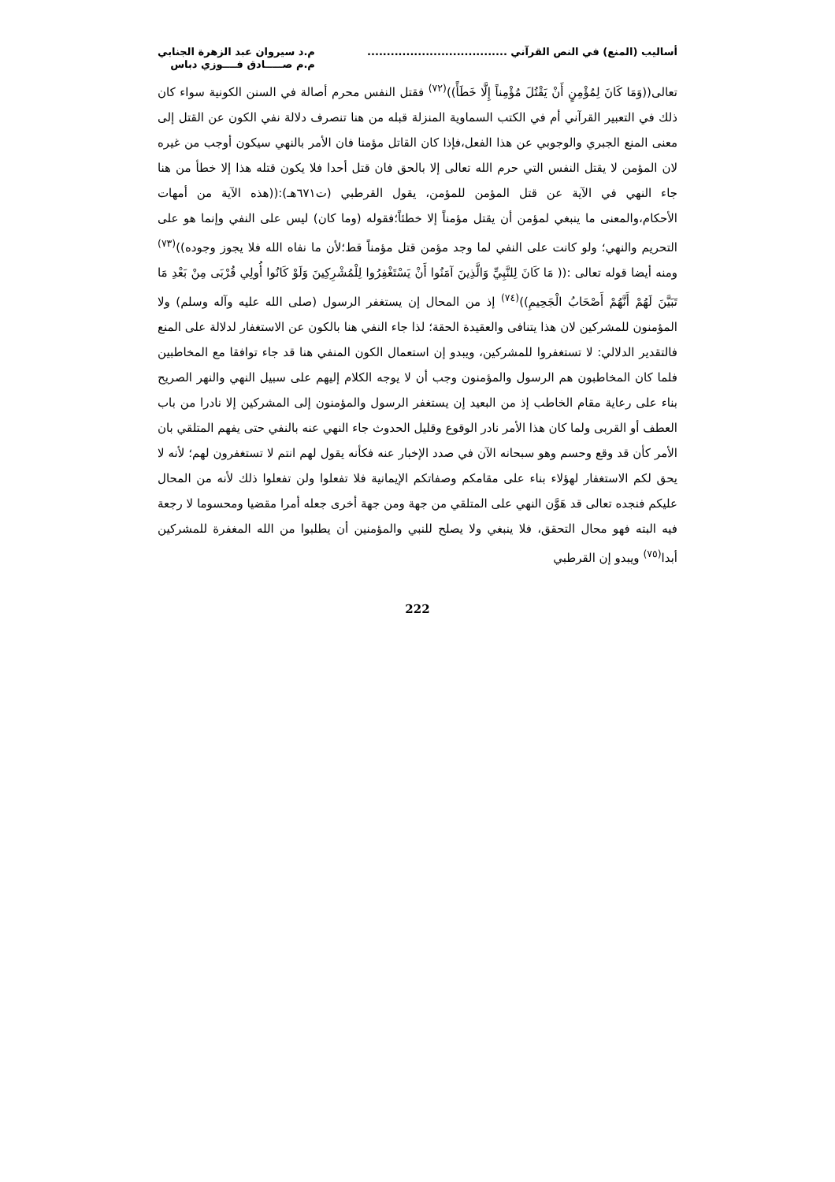أساليب (المنع) في النص القرآني ....................................
م.د سيروان عبد الزهرة الجنابي
م.م صـــــادق فــــوزي دباس
تعالى((وَمَا كَانَ لِمُؤْمِنٍ أَنْ يَقْتُلَ مُؤْمِناً إِلَّا خَطَأً))<sup>(٧٢)</sup> فقتل النفس محرم أصالة في السنن الكونية سواء كان ذلك في التعبير القرآني أم في الكتب السماوية المنزلة قبله من هنا تنصرف دلالة نفي الكون عن القتل إلى معنى المنع الجبري والوجوبي عن هذا الفعل،فإذا كان القاتل مؤمنا فان الأمر بالنهي سيكون أوجب من غيره لان المؤمن لا يقتل النفس التي حرم الله تعالى إلا بالحق فان قتل أحدا فلا يكون قتله هذا إلا خطأ من هنا جاء النهي في الآية عن قتل المؤمن للمؤمن، يقول القرطبي (ت٦٧١هـ):((هذه الآية من أمهات الأحكام،والمعنى ما ينبغي لمؤمن أن يقتل مؤمناً إلا خطئاً؛فقوله (وما كان) ليس على النفي وإنما هو على التحريم والنهي؛ ولو كانت على النفي لما وجد مؤمن قتل مؤمناً قط؛لأن ما نفاه الله فلا يجوز وجوده))<sup>(٧٣)</sup> ومنه أيضا قوله تعالى :(( مَا كَانَ لِلنَّبِيِّ وَالَّذِينَ آمَنُوا أَنْ يَسْتَغْفِرُوا لِلْمُشْرِكِينَ وَلَوْ كَانُوا أُولِي قُرْبَى مِنْ بَعْدِ مَا تَبَيَّنَ لَهُمْ أَنَّهُمْ أَصْحَابُ الْجَحِيمِ))<sup>(٧٤)</sup> إذ من المحال إن يستغفر الرسول (صلى الله عليه وآله وسلم) ولا المؤمنون للمشركين لان هذا يتنافى والعقيدة الحقة؛ لذا جاء النفي هنا بالكون عن الاستغفار لدلالة على المنع فالتقدير الدلالي: لا تستغفروا للمشركين، ويبدو إن استعمال الكون المنفي هنا قد جاء توافقا مع المخاطبين فلما كان المخاطبون هم الرسول والمؤمنون وجب أن لا يوجه الكلام إليهم على سبيل النهي والنهر الصريح بناء على رعاية مقام الخاطب إذ من البعيد إن يستغفر الرسول والمؤمنون إلى المشركين إلا نادرا من باب العطف أو القربى ولما كان هذا الأمر نادر الوقوع وقليل الحدوث جاء النهي عنه بالنفي حتى يفهم المتلقي بان الأمر كأن قد وقع وحسم وهو سبحانه الآن في صدد الإخبار عنه فكأنه يقول لهم انتم لا تستغفرون لهم؛ لأنه لا يحق لكم الاستغفار لهؤلاء بناء على مقامكم وصفاتكم الإيمانية فلا تفعلوا ولن تفعلوا ذلك لأنه من المحال عليكم فنجده تعالى قد هَوَّن النهي على المتلقي من جهة ومن جهة أخرى جعله أمرا مقضيا ومحسوما لا رجعة فيه البته فهو محال التحقق، فلا ينبغي ولا يصلح للنبي والمؤمنين أن يطلبوا من الله المغفرة للمشركين أبدا<sup>(٧٥)</sup> ويبدو إن القرطبي
222